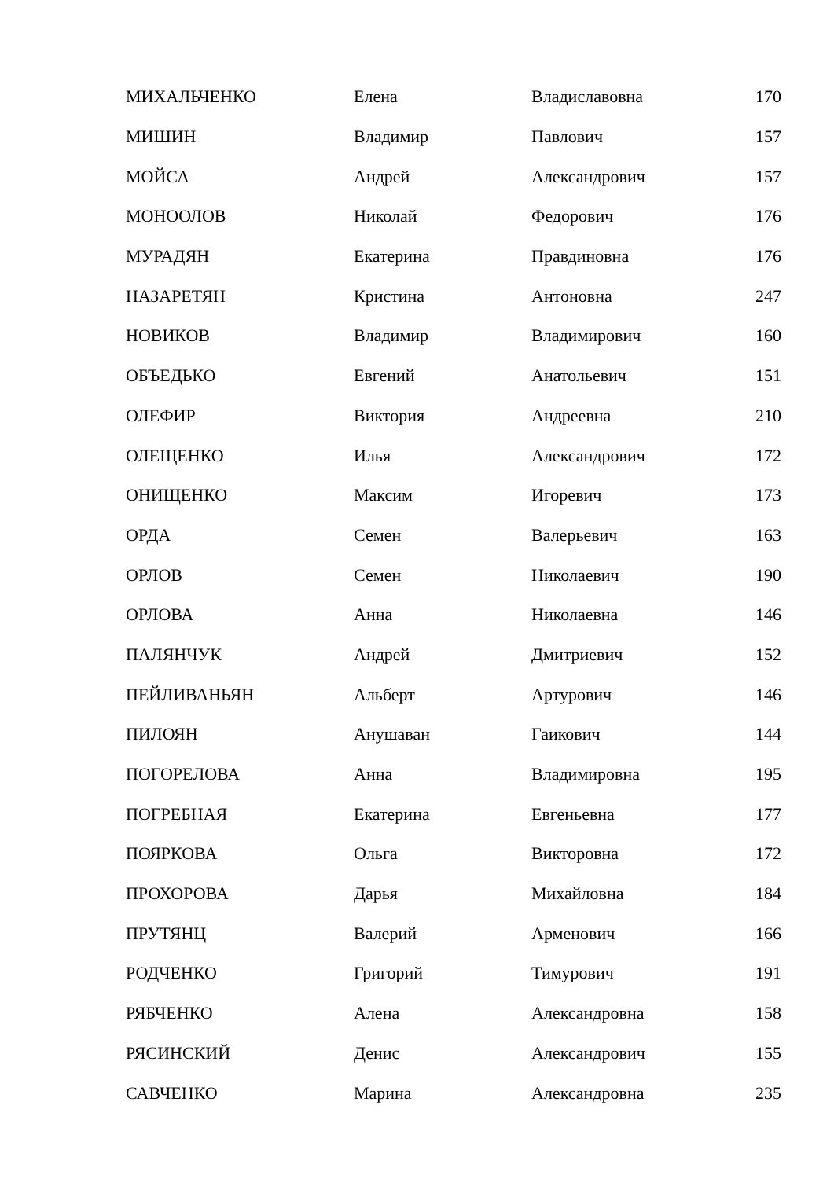| МИХАЛЬЧЕНКО | Елена | Владиславовна | 170 |
| МИШИН | Владимир | Павлович | 157 |
| МОЙСА | Андрей | Александрович | 157 |
| МОНООЛОВ | Николай | Федорович | 176 |
| МУРАДЯН | Екатерина | Правдиновна | 176 |
| НАЗАРЕТЯН | Кристина | Антоновна | 247 |
| НОВИКОВ | Владимир | Владимирович | 160 |
| ОБЪЕДЬКО | Евгений | Анатольевич | 151 |
| ОЛЕФИР | Виктория | Андреевна | 210 |
| ОЛЕЩЕНКО | Илья | Александрович | 172 |
| ОНИЩЕНКО | Максим | Игоревич | 173 |
| ОРДА | Семен | Валерьевич | 163 |
| ОРЛОВ | Семен | Николаевич | 190 |
| ОРЛОВА | Анна | Николаевна | 146 |
| ПАЛЯНЧУК | Андрей | Дмитриевич | 152 |
| ПЕЙЛИВАНЬЯН | Альберт | Артурович | 146 |
| ПИЛОЯН | Анушаван | Гаикович | 144 |
| ПОГОРЕЛОВА | Анна | Владимировна | 195 |
| ПОГРЕБНАЯ | Екатерина | Евгеньевна | 177 |
| ПОЯРКОВА | Ольга | Викторовна | 172 |
| ПРОХОРОВА | Дарья | Михайловна | 184 |
| ПРУТЯНЦ | Валерий | Арменович | 166 |
| РОДЧЕНКО | Григорий | Тимурович | 191 |
| РЯБЧЕНКО | Алена | Александровна | 158 |
| РЯСИНСКИЙ | Денис | Александрович | 155 |
| САВЧЕНКО | Марина | Александровна | 235 |